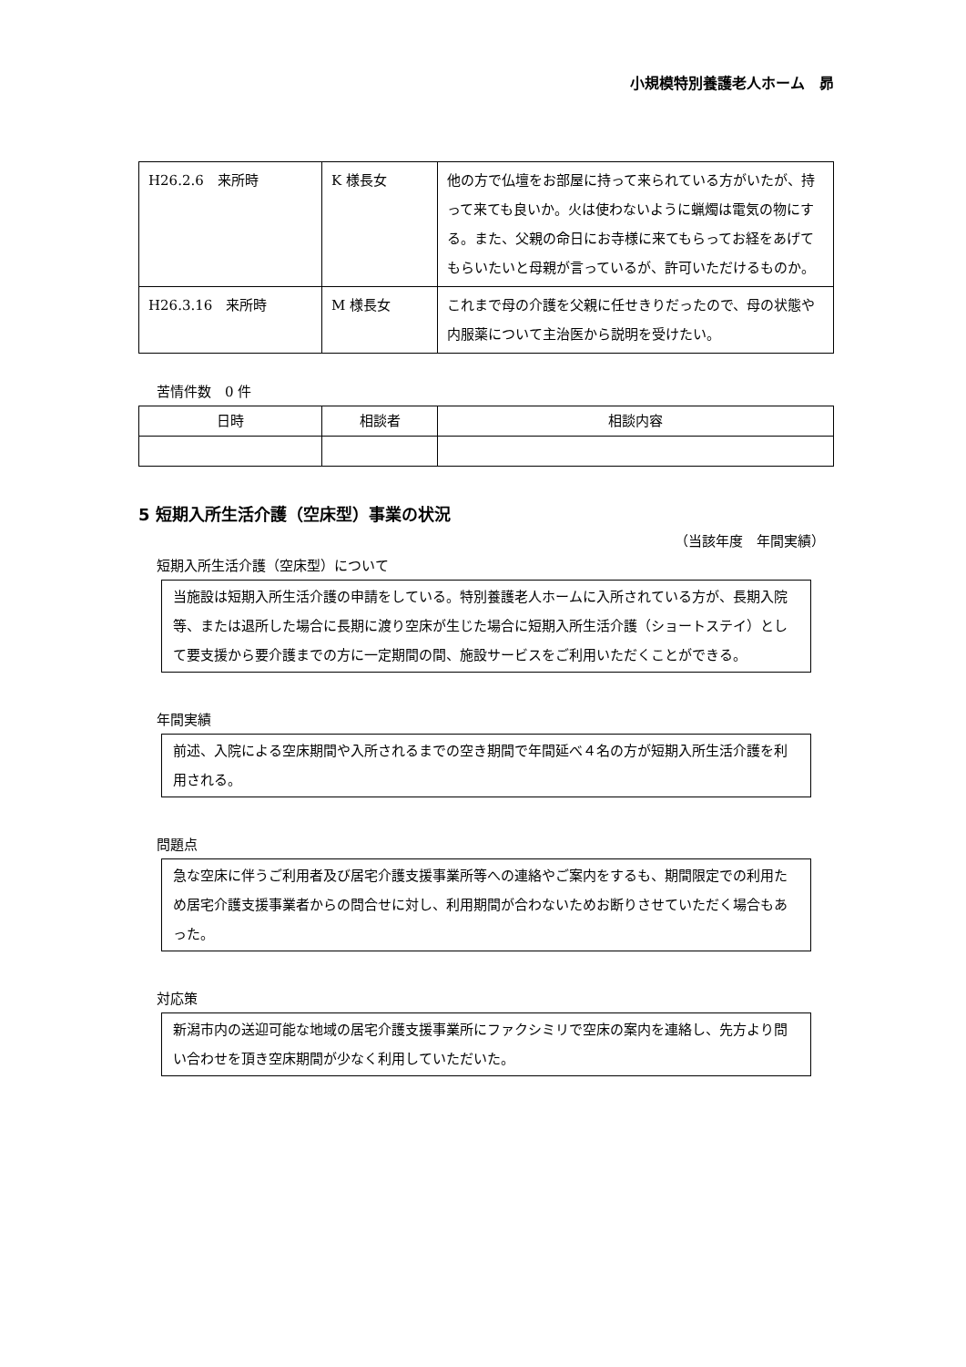小規模特別養護老人ホーム　昴
| H26.2.6 来所時 | K 様長女 | 他の方で仏壇をお部屋に持って来られている方がいたが、持って来ても良いか。火は使わないように蝋燭は電気の物にする。また、父親の命日にお寺様に来てもらってお経をあげてもらいたいと母親が言っているが、許可いただけるものか。 |
| H26.3.16 来所時 | M 様長女 | これまで母の介護を父親に任せきりだったので、母の状態や内服薬について主治医から説明を受けたい。 |
苦情件数　0 件
| 日時 | 相談者 | 相談内容 |
| --- | --- | --- |
5 短期入所生活介護（空床型）事業の状況
（当該年度　年間実績）
短期入所生活介護（空床型）について
当施設は短期入所生活介護の申請をしている。特別養護老人ホームに入所されている方が、長期入院等、または退所した場合に長期に渡り空床が生じた場合に短期入所生活介護（ショートステイ）として要支援から要介護までの方に一定期間の間、施設サービスをご利用いただくことができる。
年間実績
前述、入院による空床期間や入所されるまでの空き期間で年間延べ４名の方が短期入所生活介護を利用される。
問題点
急な空床に伴うご利用者及び居宅介護支援事業所等への連絡やご案内をするも、期間限定での利用ため居宅介護支援事業者からの問合せに対し、利用期間が合わないためお断りさせていただく場合もあった。
対応策
新潟市内の送迎可能な地域の居宅介護支援事業所にファクシミリで空床の案内を連絡し、先方より問い合わせを頂き空床期間が少なく利用していただいた。